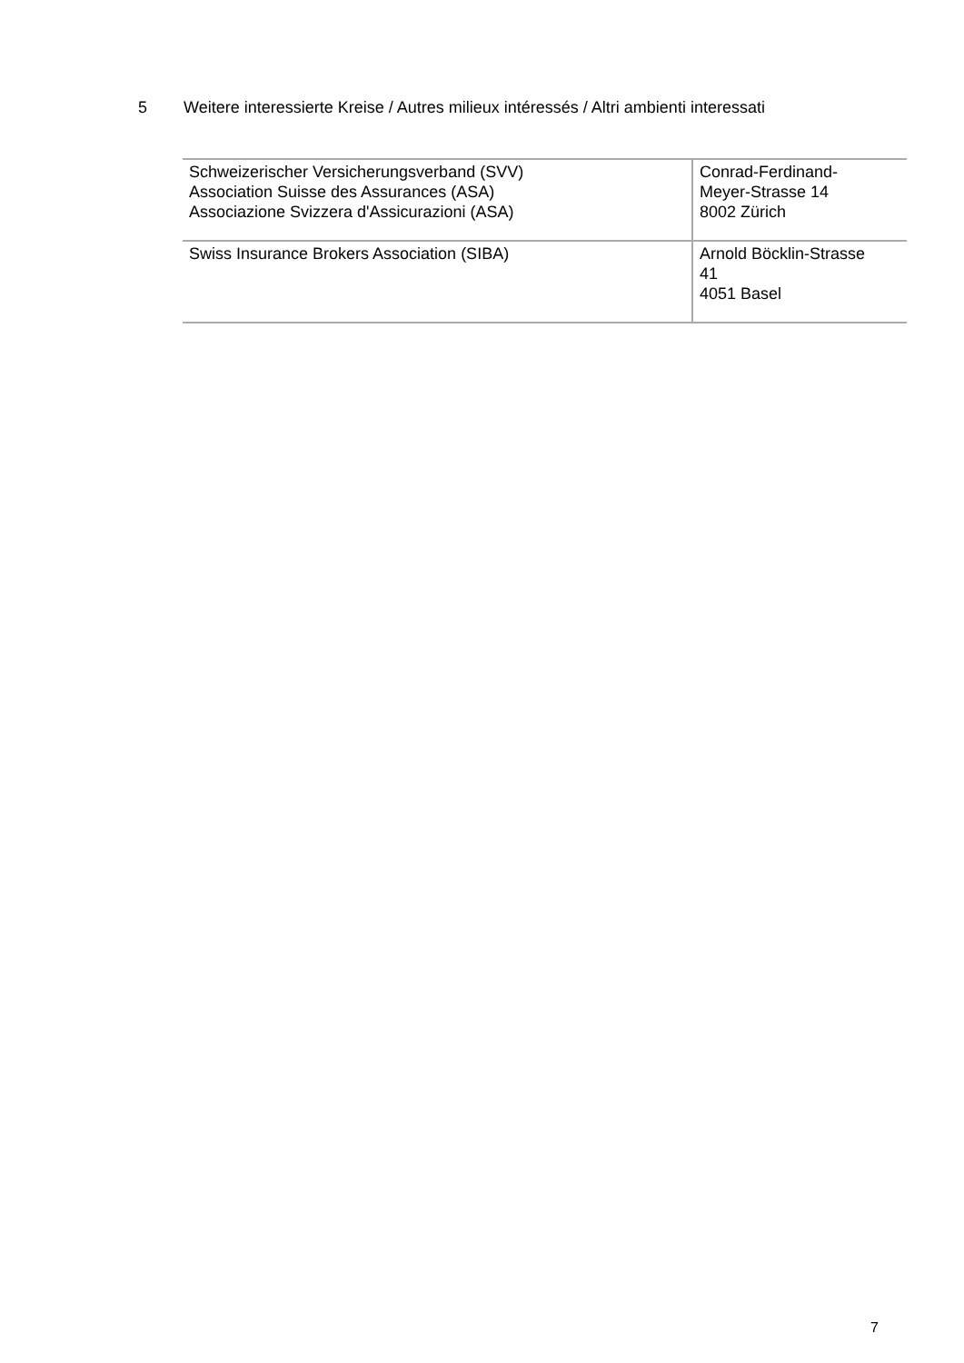5 Weitere interessierte Kreise / Autres milieux intéressés / Altri ambienti interessati
| Schweizerischer Versicherungsverband (SVV) Association Suisse des Assurances (ASA) Associazione Svizzera d'Assicurazioni (ASA) | Conrad-Ferdinand- Meyer-Strasse 14 8002 Zürich |
| Swiss Insurance Brokers Association (SIBA) | Arnold Böcklin-Strasse 41 4051 Basel |
7